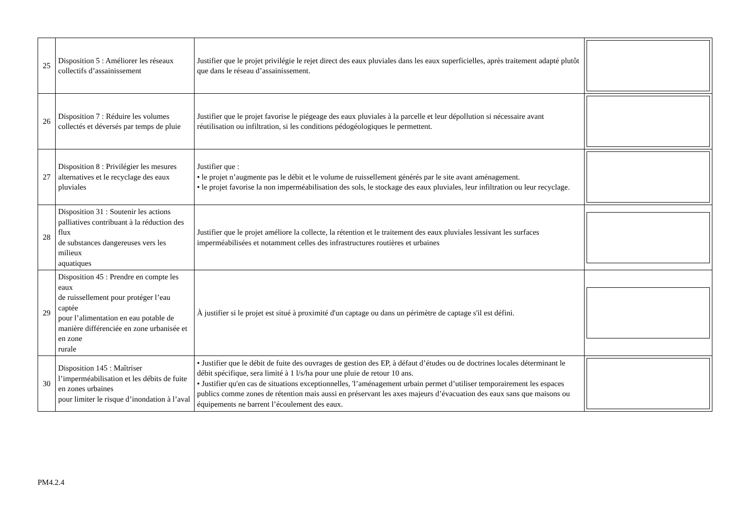| 25 | Disposition 5 : Améliorer les réseaux collectifs d’assainissement | Justifier que le projet privilégie le rejet direct des eaux pluviales dans les eaux superficielles, après traitement adapté plutôt que dans le réseau d’assainissement. | |
| 26 | Disposition 7 : Réduire les volumes collectés et déversés par temps de pluie | Justifier que le projet favorise le piégeage des eaux pluviales à la parcelle et leur dépollution si nécessaire avant réutilisation ou infiltration, si les conditions pédogéologiques le permettent. | |
| 27 | Disposition 8 : Privilégier les mesures alternatives et le recyclage des eaux pluviales | Justifier que : • le projet n’augmente pas le débit et le volume de ruissellement générés par le site avant aménagement. • le projet favorise la non imperméabilisation des sols, le stockage des eaux pluviales, leur infiltration ou leur recyclage. | |
| 28 | Disposition 31 : Soutenir les actions palliatives contribuant à la réduction des flux de substances dangereuses vers les milieux aquatiques | Justifier que le projet améliore la collecte, la rétention et le traitement des eaux pluviales lessivant les surfaces imperméabilisées et notamment celles des infrastructures routières et urbaines | |
| 29 | Disposition 45 : Prendre en compte les eaux de ruissellement pour protéger l’eau captée pour l’alimentation en eau potable de manière différenciée en zone urbanisée et en zone rurale | À justifier si le projet est situé à proximité d'un captage ou dans un périmètre de captage s'il est défini. | |
| 30 | Disposition 145 : Maîtriser l’imperméabilisation et les débits de fuite en zones urbaines pour limiter le risque d’inondation à l’aval | • Justifier que le débit de fuite des ouvrages de gestion des EP, à défaut d’études ou de doctrines locales déterminant le débit spécifique, sera limité à 1 l/s/ha pour une pluie de retour 10 ans. • Justifier qu'en cas de situations exceptionnelles, 'l’aménagement urbain permet d’utiliser temporairement les espaces publics comme zones de rétention mais aussi en préservant les axes majeurs d’évacuation des eaux sans que maisons ou équipements ne barrent l’écoulement des eaux. | |
PM4.2.4